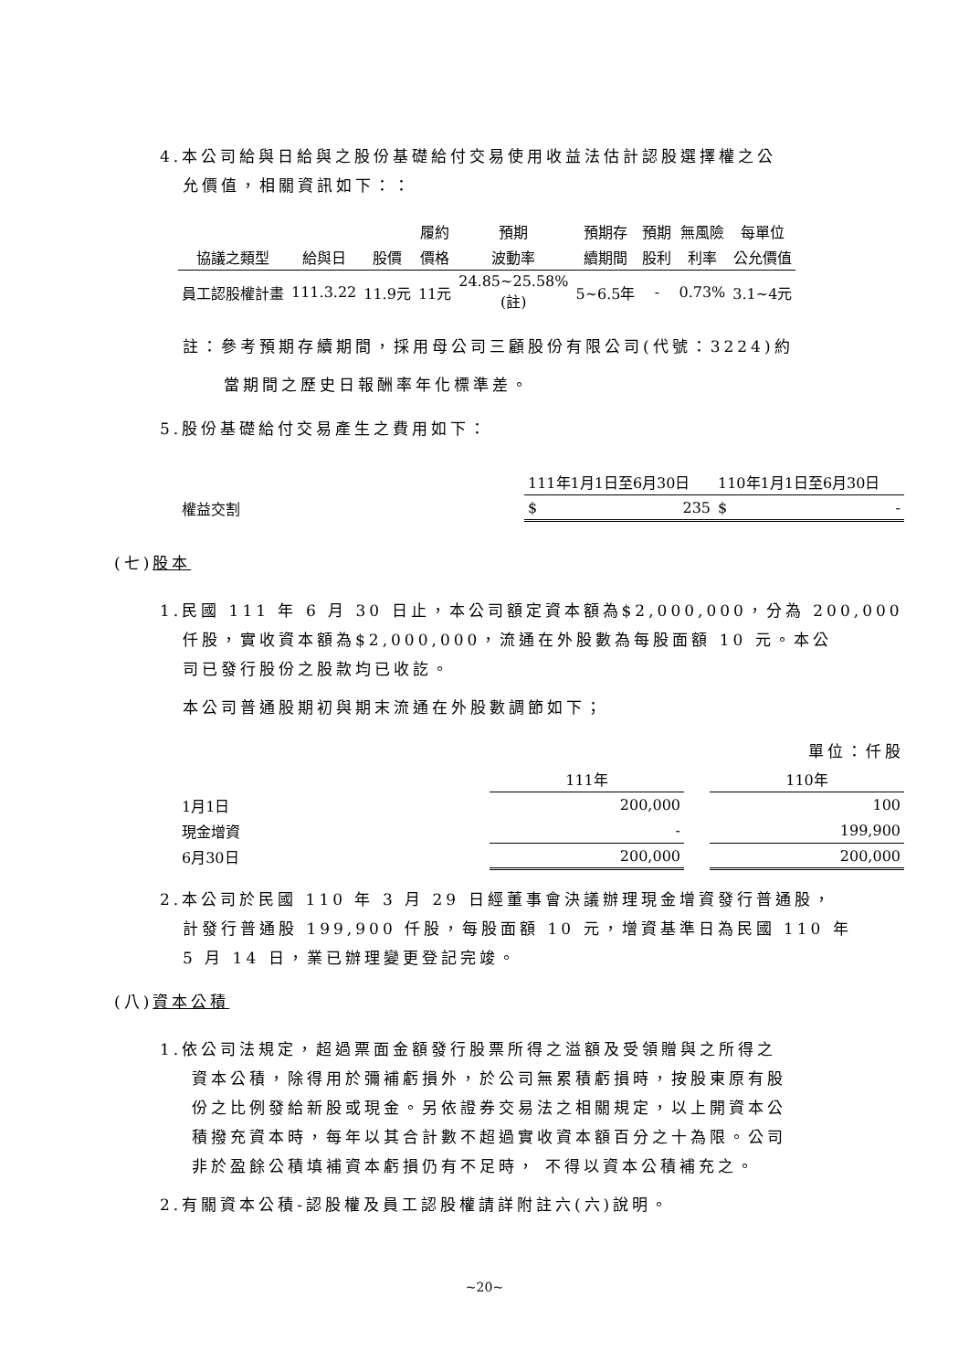4.本公司給與日給與之股份基礎給付交易使用收益法估計認股選擇權之公
允價值，相關資訊如下：：
| | | | 履約 | 預期 | 預期存 | 預期 | 無風險 | 每單位 |
| --- | --- | --- | --- | --- | --- | --- | --- | --- |
| 協議之類型 | 給與日 | 股價 | 價格 | 波動率 | 續期間 | 股利 | 利率 | 公允價值 |
| 員工認股權計畫 | 111.3.22 | 11.9元 | 11元 | 24.85~25.58% (註) | 5~6.5年 | - | 0.73% | 3.1~4元 |
註：參考預期存續期間，採用母公司三顧股份有限公司(代號：3224)約
當期間之歷史日報酬率年化標準差。
5.股份基礎給付交易產生之費用如下：
| | 111年1月1日至6月30日 | 110年1月1日至6月30日 |
| 權益交割 | $ 235 | $ - |
(七)股本
1.民國 111 年 6 月 30 日止，本公司額定資本額為$2,000,000，分為 200,000
仟股，實收資本額為$2,000,000，流通在外股數為每股面額 10 元。本公
司已發行股份之股款均已收訖。
本公司普通股期初與期末流通在外股數調節如下；
單位：仟股
| | 111年 | | 110年 |
| 1月1日 | 200,000 | | 100 |
| 現金增資 | - | | 199,900 |
| 6月30日 | 200,000 | | 200,000 |
2.本公司於民國 110 年 3 月 29 日經董事會決議辦理現金增資發行普通股，
計發行普通股 199,900 仟股，每股面額 10 元，增資基準日為民國 110 年
5 月 14 日，業已辦理變更登記完竣。
(八)資本公積
1.依公司法規定，超過票面金額發行股票所得之溢額及受領贈與之所得之
資本公積，除得用於彌補虧損外，於公司無累積虧損時，按股東原有股
份之比例發給新股或現金。另依證券交易法之相關規定，以上開資本公
積撥充資本時，每年以其合計數不超過實收資本額百分之十為限。公司
非於盈餘公積填補資本虧損仍有不足時， 不得以資本公積補充之。
2.有關資本公積-認股權及員工認股權請詳附註六(六)說明。
~20~